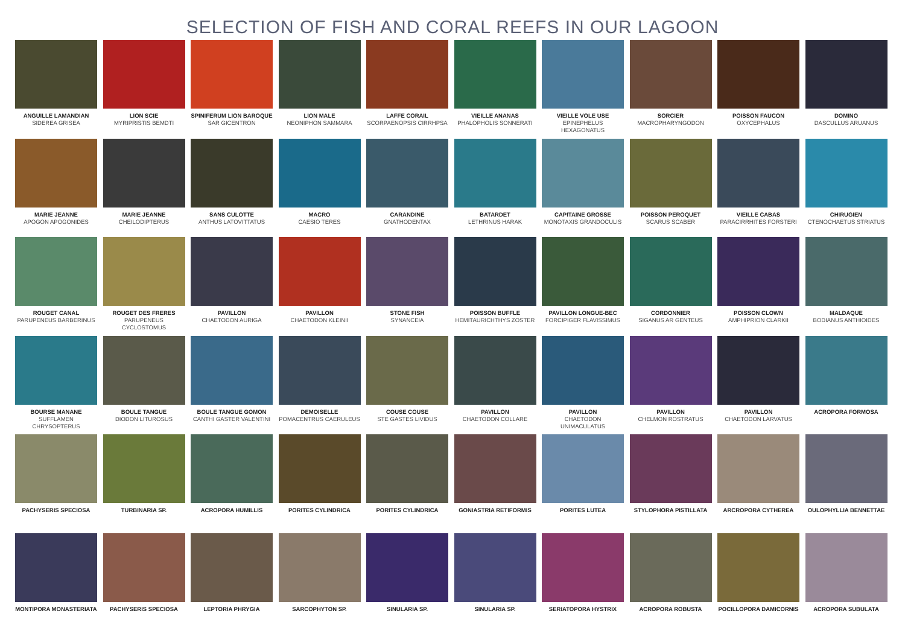SELECTION OF FISH AND CORAL REEFS IN OUR LAGOON
ANGUILLE LAMANDIAN
SIDEREA GRISEA
LION SCIE
MYRIPRISTIS BEMDTI
SPINIFERUM LION BAROQUE
SAR GICENTRON
LION MALE
NEONIPHON SAMMARA
LAFFE CORAIL
SCORPAENOPSIS CIRRHPSA
VIEILLE ANANAS
PHALOPHOLIS SONNERATI
VIEILLE VOLE USE
EPINEPHELUS HEXAGONATUS
SORCIER
MACROPHARYNGODON
POISSON FAUCON
OXYCEPHALUS
DOMINO
DASCULLUS ARUANUS
MARIE JEANNE
APOGON APOGONIDES
MARIE JEANNE
CHEILODIPTERUS
SANS CULOTTE
ANTHUS LATOVITTATUS
MACRO
CAESIO TERES
CARANDINE
GNATHODENTAX
BATARDET
LETHRINUS HARAK
CAPITAINE GROSSE
MONOTAXIS GRANDOCULIS
POISSON PEROQUET
SCARUS SCABER
VIEILLE CABAS
PARACIRRHITES FORSTERI
CHIRUGIEN
CTENOCHAETUS STRIATUS
ROUGET CANAL
PARUPENEUS BARBERINUS
ROUGET DES FRERES
PARUPENEUS CYCLOSTOMUS
PAVILLON
CHAETODON AURIGA
PAVILLON
CHAETODON KLEINII
STONE FISH
SYNANCEIA
POISSON BUFFLE
HEMITAURICHTHYS ZOSTER
PAVILLON LONGUE-BEC
FORCIPIGER FLAVISSIMUS
CORDONNIER
SIGANUS AR GENTEUS
POISSON CLOWN
AMPHIPRION CLARKII
MALDAQUE
BODIANUS ANTHIOIDES
BOURSE MANANE
SUFFLAMEN CHRYSOPTERUS
BOULE TANGUE
DIODON LITUROSUS
BOULE TANGUE GOMON
CANTHI GASTER VALENTINI
DEMOISELLE
POMACENTRUS CAERULEUS
COUSE COUSE
STE GASTES LIVIDUS
PAVILLON
CHAETODON COLLARE
PAVILLON
CHAETODON UNIMACULATUS
PAVILLON
CHELMON ROSTRATUS
PAVILLON
CHAETODON LARVATUS
ACROPORA FORMOSA
PACHYSERIS SPECIOSA
TURBINARIA SP.
ACROPORA HUMILLIS
PORITES CYLINDRICA
PORITES CYLINDRICA
GONIASTRIA RETIFORMIS
PORITES LUTEA
STYLOPHORA PISTILLATA
ARCROPORA CYTHEREA
OULOPHYLLIA BENNETTAE
MONTIPORA MONASTERIATA
PACHYSERIS SPECIOSA
LEPTORIA PHRYGIA
SARCOPHYTON SP.
SINULARIA SP.
SINULARIA SP.
SERIATOPORA HYSTRIX
ACROPORA ROBUSTA
POCILLOPORA DAMICORNIS
ACROPORA SUBULATA